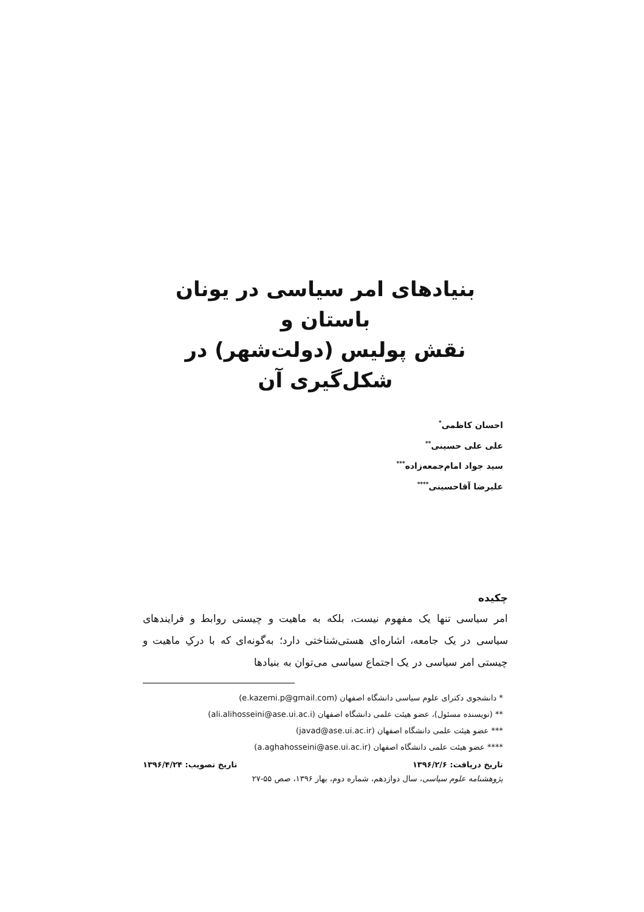بنیادهای امر سیاسی در یونان باستان و
نقش پولیس (دولت‌شهر) در
شکل‌گیری آن
احسان کاظمی<sup>*</sup>
علی علی حسینی<sup>**</sup>
سید جواد امام‌جمعه‌زاده<sup>***</sup>
علیرضا آقاحسینی<sup>****</sup>
چکیده
امر سیاسی تنها یک مفهوم نیست، بلکه به ماهیت و چیستی روابط و فرایندهای سیاسی در یک جامعه، اشاره‌ای هستی‌شناختی دارد؛ به‌گونه‌ای که با درکِ ماهیت و چیستی امر سیاسی در یک اجتماع سیاسی می‌توان به بنیادها
* دانشجوی دکترای علوم سیاسی دانشگاه اصفهان (e.kazemi.p@gmail.com)
** (نویسنده مسئول)، عضو هیئت علمی دانشگاه اصفهان (ali.alihosseini@ase.ui.ac.i)
*** عضو هیئت علمی دانشگاه اصفهان (javad@ase.ui.ac.ir)
**** عضو هیئت علمی دانشگاه اصفهان (a.aghahosseini@ase.ui.ac.ir)
تاریخ دریافت: ۱۳۹۶/۲/۶ تاریخ تصویب: ۱۳۹۶/۴/۲۴
پژوهشنامه علوم سیاسی، سال دوازدهم، شماره دوم، بهار ۱۳۹۶، صص ۵۵-۲۷